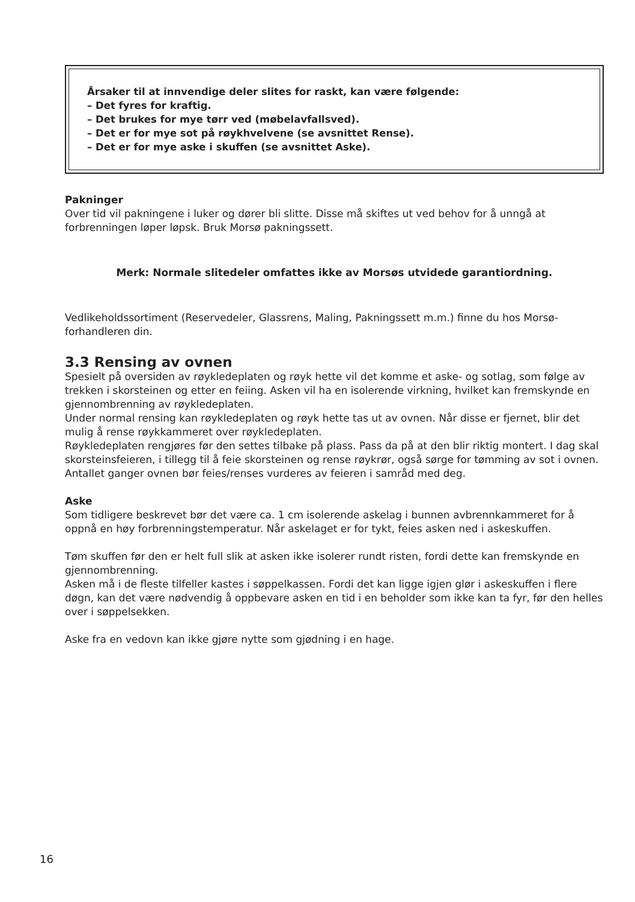Årsaker til at innvendige deler slites for raskt, kan være følgende:
– Det fyres for kraftig.
– Det brukes for mye tørr ved (møbelavfallsved).
– Det er for mye sot på røykhvelvene (se avsnittet Rense).
– Det er for mye aske i skuffen (se avsnittet Aske).
Pakninger
Over tid vil pakningene i luker og dører bli slitte. Disse må skiftes ut ved behov for å unngå at forbrenningen løper løpsk. Bruk Morsø pakningssett.
Merk: Normale slitedeler omfattes ikke av Morsøs utvidede garantiordning.
Vedlikeholdssortiment (Reservedeler, Glassrens, Maling, Pakningssett m.m.) finne du hos Morsø-forhandleren din.
3.3 Rensing av ovnen
Spesielt på oversiden av røykledeplaten og røyk hette vil det komme et aske- og sotlag, som følge av trekken i skorsteinen og etter en feiing. Asken vil ha en isolerende virkning, hvilket kan fremskynde en gjennombrenning av røykledeplaten.
Under normal rensing kan røykledeplaten og røyk hette tas ut av ovnen. Når disse er fjernet, blir det mulig å rense røykkammeret over røykledeplaten.
Røykledeplaten rengjøres før den settes tilbake på plass. Pass da på at den blir riktig montert. I dag skal skorsteinsfeieren, i tillegg til å feie skorsteinen og rense røykrør, også sørge for tømming av sot i ovnen. Antallet ganger ovnen bør feies/renses vurderes av feieren i samråd med deg.
Aske
Som tidligere beskrevet bør det være ca. 1 cm isolerende askelag i bunnen avbrennkammeret for å oppnå en høy forbrenningstemperatur. Når askelaget er for tykt, feies asken ned i askeskuffen.
Tøm skuffen før den er helt full slik at asken ikke isolerer rundt risten, fordi dette kan fremskynde en gjennombrenning.
Asken må i de fleste tilfeller kastes i søppelkassen. Fordi det kan ligge igjen glør i askeskuffen i flere døgn, kan det være nødvendig å oppbevare asken en tid i en beholder som ikke kan ta fyr, før den helles over i søppelsekken.
Aske fra en vedovn kan ikke gjøre nytte som gjødning i en hage.
16